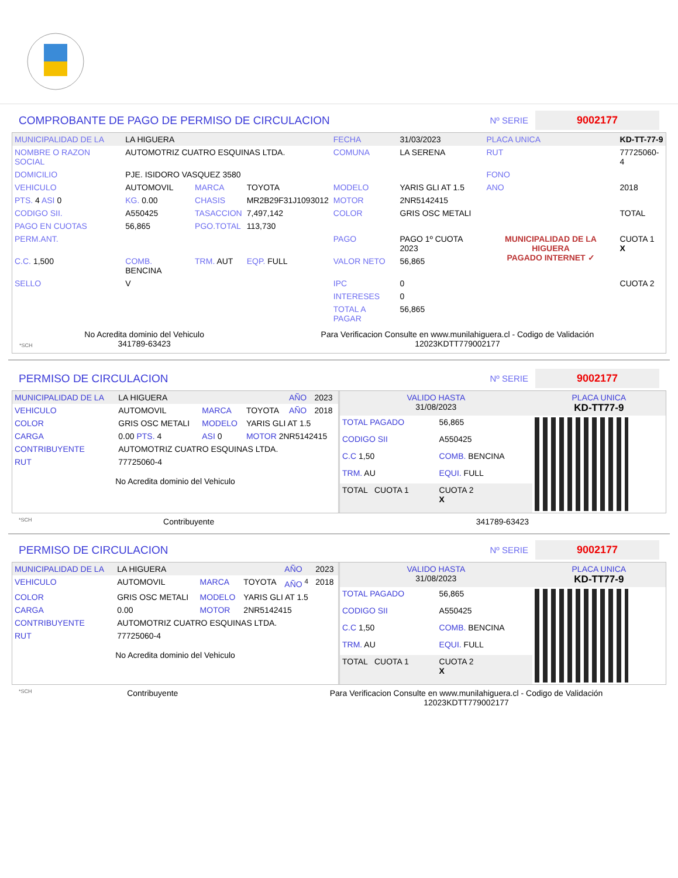COMPROBANTE DE PAGO DE PERMISO DE CIRCULACION Nº SERIE 9002177
| MUNICIPALIDAD DE LA | LA HIGUERA | | | FECHA | 31/03/2023 | PLACA UNICA | KD-TT-77-9 |
| NOMBRE O RAZON SOCIAL | AUTOMOTRIZ CUATRO ESQUINAS LTDA. | | | COMUNA | LA SERENA | RUT | 77725060-4 |
| DOMICILIO | PJE. ISIDORO VASQUEZ 3580 | | | | | FONO | |
| VEHICULO | AUTOMOVIL | MARCA | TOYOTA | MODELO | YARIS GLI AT 1.5 | ANO | 2018 |
| PTS. 4 ASI 0 | KG. 0.00 | CHASIS | MR2B29F31J1093012 | MOTOR | 2NR5142415 | | |
| CODIGO SII. | A550425 | TASACCION | 7,497,142 | COLOR | GRIS OSC METALI | | TOTAL |
| PAGO EN CUOTAS | 56,865 | PGO.TOTAL | 113,730 | | | | |
| PERM.ANT. | | | | PAGO | PAGO 1º CUOTA 2023 | MUNICIPALIDAD DE LA HIGUERA PAGADO INTERNET ✓ | CUOTA 1 X |
| C.C. 1,500 | COMB. BENCINA | TRM. AUT | EQP. FULL | VALOR NETO | 56,865 | | |
| SELLO | V | | | IPC | 0 | | CUOTA 2 |
| | | | | INTERESES | 0 | | |
| | | | | TOTAL A PAGAR | 56,865 | | |
*SCH
No Acredita dominio del Vehiculo
341789-63423
Para Verificacion Consulte en www.munilahiguera.cl - Codigo de Validación
12023KDTT779002177
PERMISO DE CIRCULACION Nº SERIE 9002177
| MUNICIPALIDAD DE LA | LA HIGUERA | | | AÑO | 2023 |
| VEHICULO | AUTOMOVIL | MARCA | TOYOTA | AÑO | 2018 |
| COLOR | GRIS OSC METALI | MODELO | YARIS GLI AT 1.5 | | |
| CARGA | 0.00 PTS. 4 | ASI 0 | MOTOR 2NR5142415 | | |
| CONTRIBUYENTE | AUTOMOTRIZ CUATRO ESQUINAS LTDA. | | | | |
| RUT | 77725060-4 | | | | |
No Acredita dominio del Vehiculo
| VALIDO HASTA 31/08/2023 | | PLACA UNICA KD-TT77-9 |
| TOTAL PAGADO | 56,865 | |
| CODIGO SII | A550425 | |
| C.C 1,50 | COMB. BENCINA | |
| TRM. AU | EQUI. FULL | |
| TOTAL CUOTA 1 | CUOTA 2 X | |
*SCH
Contribuyente 341789-63423
PERMISO DE CIRCULACION Nº SERIE 9002177
| MUNICIPALIDAD DE LA | LA HIGUERA | | | AÑO | 2023 |
| VEHICULO | AUTOMOVIL | MARCA | TOYOTA | AÑO <sup>4</sup> | 2018 |
| COLOR | GRIS OSC METALI | MODELO | YARIS GLI AT 1.5 | | |
| CARGA | 0.00 | MOTOR | 2NR5142415 | | |
| CONTRIBUYENTE | AUTOMOTRIZ CUATRO ESQUINAS LTDA. | | | | |
| RUT | 77725060-4 | | | | |
No Acredita dominio del Vehiculo
| VALIDO HASTA 31/08/2023 | | PLACA UNICA KD-TT77-9 |
| TOTAL PAGADO | 56,865 | |
| CODIGO SII | A550425 | |
| C.C 1,50 | COMB. BENCINA | |
| TRM. AU | EQUI. FULL | |
| TOTAL CUOTA 1 | CUOTA 2 X | |
*SCH
Contribuyente Para Verificacion Consulte en www.munilahiguera.cl - Codigo de Validación
12023KDTT779002177